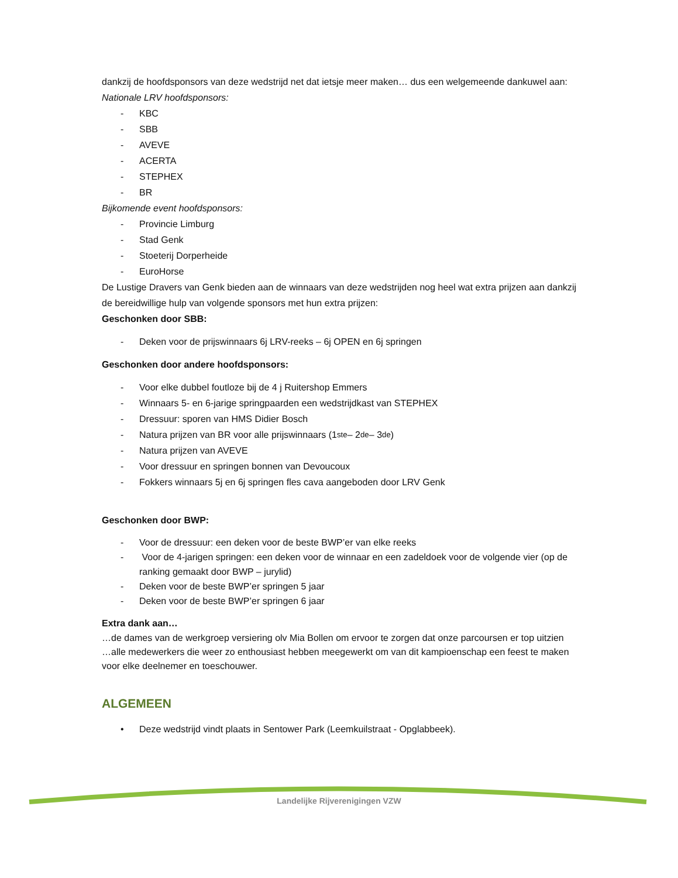dankzij de hoofdsponsors van deze wedstrijd net dat ietsje meer maken… dus een welgemeende dankuwel aan:
Nationale LRV hoofdsponsors:
- KBC
- SBB
- AVEVE
- ACERTA
- STEPHEX
- BR
Bijkomende event hoofdsponsors:
- Provincie Limburg
- Stad Genk
- Stoeterij Dorperheide
- EuroHorse
De Lustige Dravers van Genk bieden aan de winnaars van deze wedstrijden nog heel wat extra prijzen aan dankzij de bereidwillige hulp van volgende sponsors met hun extra prijzen:
Geschonken door SBB:
- Deken voor de prijswinnaars 6j LRV-reeks – 6j OPEN en 6j springen
Geschonken door andere hoofdsponsors:
- Voor elke dubbel foutloze bij de 4 j Ruitershop Emmers
- Winnaars 5- en 6-jarige springpaarden een wedstrijdkast van STEPHEX
- Dressuur: sporen van HMS Didier Bosch
- Natura prijzen van BR voor alle prijswinnaars (1<sup>ste</sup> – 2<sup>de</sup> – 3<sup>de</sup> )
- Natura prijzen van AVEVE
- Voor dressuur en springen bonnen van Devoucoux
- Fokkers winnaars 5j en 6j springen fles cava aangeboden door LRV Genk
Geschonken door BWP:
- Voor de dressuur: een deken voor de beste BWP’er van elke reeks
- Voor de 4-jarigen springen: een deken voor de winnaar en een zadeldoek voor de volgende vier (op de ranking gemaakt door BWP – jurylid)
- Deken voor de beste BWP’er springen 5 jaar
- Deken voor de beste BWP’er springen 6 jaar
Extra dank aan…
…de dames van de werkgroep versiering olv Mia Bollen om ervoor te zorgen dat onze parcoursen er top uitzien
…alle medewerkers die weer zo enthousiast hebben meegewerkt om van dit kampioenschap een feest te maken voor elke deelnemer en toeschouwer.
ALGEMEEN
• Deze wedstrijd vindt plaats in Sentower Park (Leemkuilstraat - Opglabbeek).
Landelijke Rijverenigingen VZW